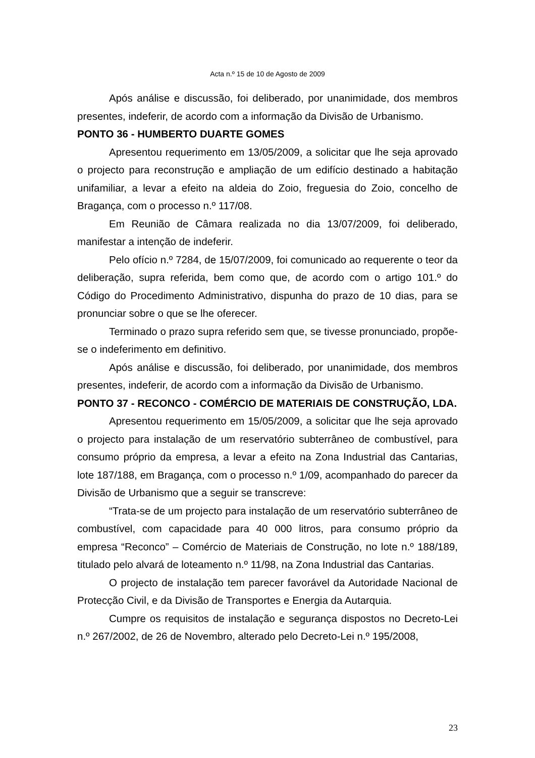Acta n.º 15 de 10 de Agosto de 2009
Após análise e discussão, foi deliberado, por unanimidade, dos membros presentes, indeferir, de acordo com a informação da Divisão de Urbanismo.
PONTO 36 - HUMBERTO DUARTE GOMES
Apresentou requerimento em 13/05/2009, a solicitar que lhe seja aprovado o projecto para reconstrução e ampliação de um edifício destinado a habitação unifamiliar, a levar a efeito na aldeia do Zoio, freguesia do Zoio, concelho de Bragança, com o processo n.º 117/08.
Em Reunião de Câmara realizada no dia 13/07/2009, foi deliberado, manifestar a intenção de indeferir.
Pelo ofício n.º 7284, de 15/07/2009, foi comunicado ao requerente o teor da deliberação, supra referida, bem como que, de acordo com o artigo 101.º do Código do Procedimento Administrativo, dispunha do prazo de 10 dias, para se pronunciar sobre o que se lhe oferecer.
Terminado o prazo supra referido sem que, se tivesse pronunciado, propõe-se o indeferimento em definitivo.
Após análise e discussão, foi deliberado, por unanimidade, dos membros presentes, indeferir, de acordo com a informação da Divisão de Urbanismo.
PONTO 37 - RECONCO - COMÉRCIO DE MATERIAIS DE CONSTRUÇÃO, LDA.
Apresentou requerimento em 15/05/2009, a solicitar que lhe seja aprovado o projecto para instalação de um reservatório subterrâneo de combustível, para consumo próprio da empresa, a levar a efeito na Zona Industrial das Cantarias, lote 187/188, em Bragança, com o processo n.º 1/09, acompanhado do parecer da Divisão de Urbanismo que a seguir se transcreve:
“Trata-se de um projecto para instalação de um reservatório subterrâneo de combustível, com capacidade para 40 000 litros, para consumo próprio da empresa “Reconco” – Comércio de Materiais de Construção, no lote n.º 188/189, titulado pelo alvará de loteamento n.º 11/98, na Zona Industrial das Cantarias.
O projecto de instalação tem parecer favorável da Autoridade Nacional de Protecção Civil, e da Divisão de Transportes e Energia da Autarquia.
Cumpre os requisitos de instalação e segurança dispostos no Decreto-Lei n.º 267/2002, de 26 de Novembro, alterado pelo Decreto-Lei n.º 195/2008,
23